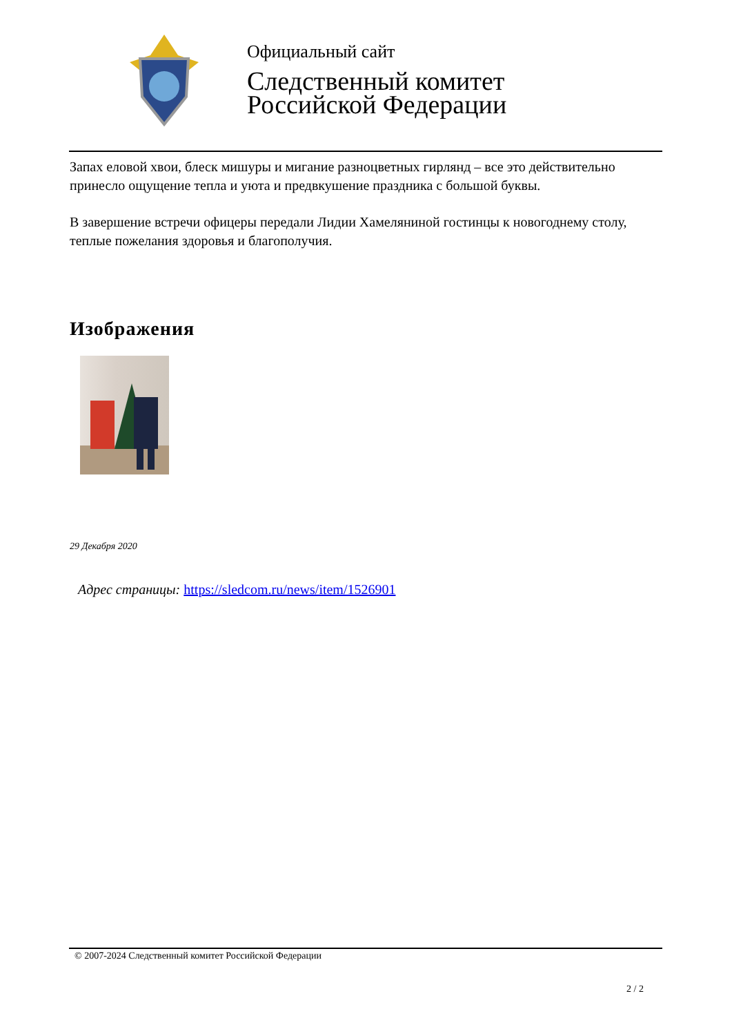Официальный сайт
Следственный комитет
Российской Федерации
Запах еловой хвои, блеск мишуры и мигание разноцветных гирлянд – все это действительно принесло ощущение тепла и уюта и предвкушение праздника с большой буквы.
В завершение встречи офицеры передали Лидии Хамеляниной гостинцы к новогоднему столу, теплые пожелания здоровья и благополучия.
Изображения
29 Декабря 2020
Адрес страницы: https://sledcom.ru/news/item/1526901
© 2007-2024 Следственный комитет Российской Федерации
2 / 2